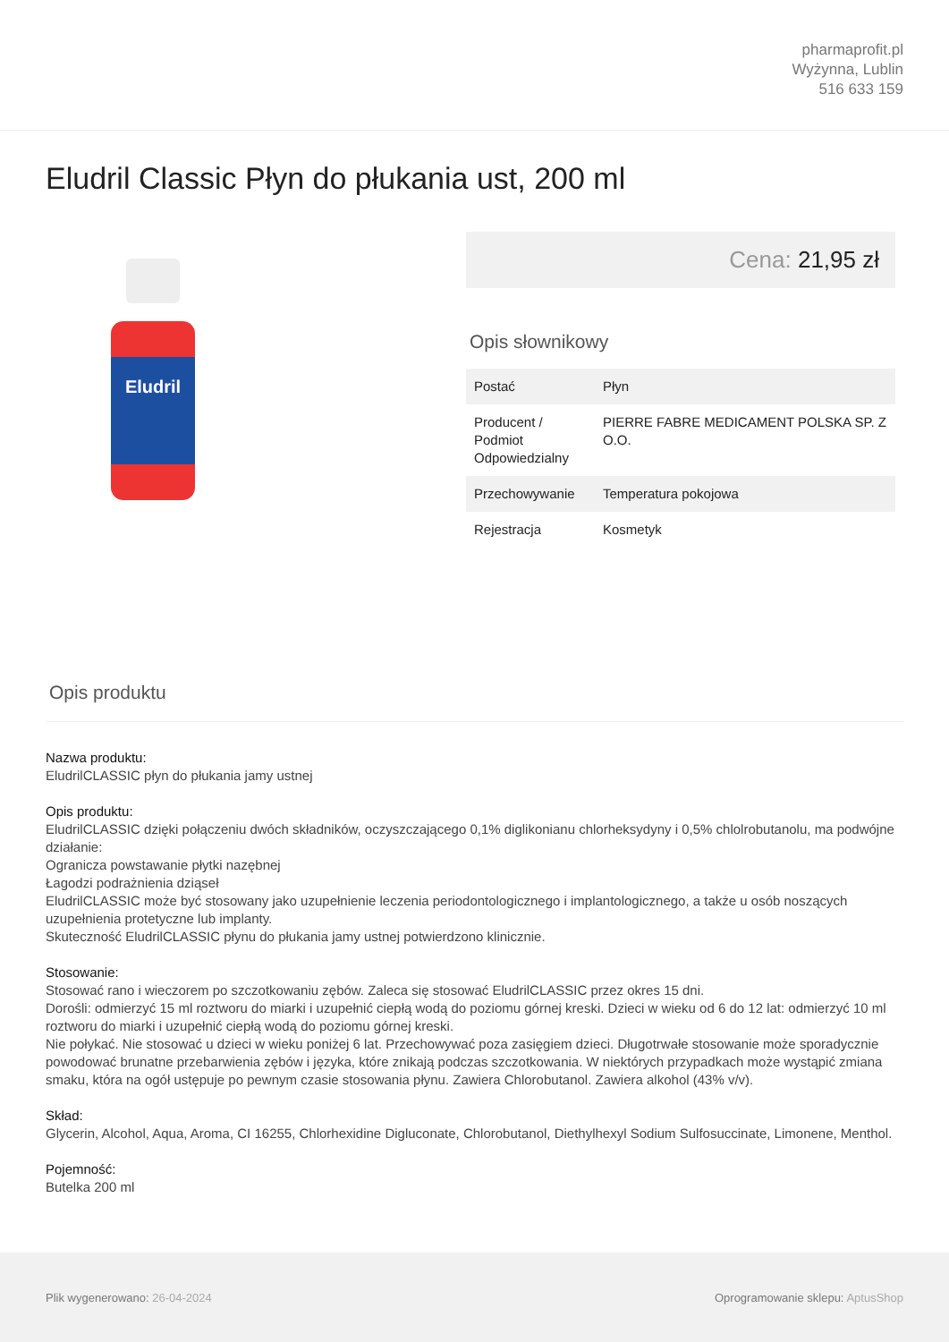pharmaprofit.pl
Wyżynna, Lublin
516 633 159
Eludril Classic Płyn do płukania ust, 200 ml
Eludril
Cena: 21,95 zł
Opis słownikowy
| Postać | Płyn |
| Producent / Podmiot Odpowiedzialny | PIERRE FABRE MEDICAMENT POLSKA SP. Z O.O. |
| Przechowywanie | Temperatura pokojowa |
| Rejestracja | Kosmetyk |
Opis produktu
Nazwa produktu:
EludrilCLASSIC płyn do płukania jamy ustnej
Opis produktu:
EludrilCLASSIC dzięki połączeniu dwóch składników, oczyszczającego 0,1% diglikonianu chlorheksydyny i 0,5% chlolrobutanolu, ma podwójne działanie:
Ogranicza powstawanie płytki nazębnej
Łagodzi podrażnienia dziąseł
EludrilCLASSIC może być stosowany jako uzupełnienie leczenia periodontologicznego i implantologicznego, a także u osób noszących uzupełnienia protetyczne lub implanty.
Skuteczność EludrilCLASSIC płynu do płukania jamy ustnej potwierdzono klinicznie.
Stosowanie:
Stosować rano i wieczorem po szczotkowaniu zębów. Zaleca się stosować EludrilCLASSIC przez okres 15 dni.
Dorośli: odmierzyć 15 ml roztworu do miarki i uzupełnić ciepłą wodą do poziomu górnej kreski. Dzieci w wieku od 6 do 12 lat: odmierzyć 10 ml roztworu do miarki i uzupełnić ciepłą wodą do poziomu górnej kreski.
Nie połykać. Nie stosować u dzieci w wieku poniżej 6 lat. Przechowywać poza zasięgiem dzieci. Długotrwałe stosowanie może sporadycznie powodować brunatne przebarwienia zębów i języka, które znikają podczas szczotkowania. W niektórych przypadkach może wystąpić zmiana smaku, która na ogół ustępuje po pewnym czasie stosowania płynu. Zawiera Chlorobutanol. Zawiera alkohol (43% v/v).
Skład:
Glycerin, Alcohol, Aqua, Aroma, CI 16255, Chlorhexidine Digluconate, Chlorobutanol, Diethylhexyl Sodium Sulfosuccinate, Limonene, Menthol.
Pojemność:
Butelka 200 ml
Plik wygenerowano: 26-04-2024
Oprogramowanie sklepu: AptusShop